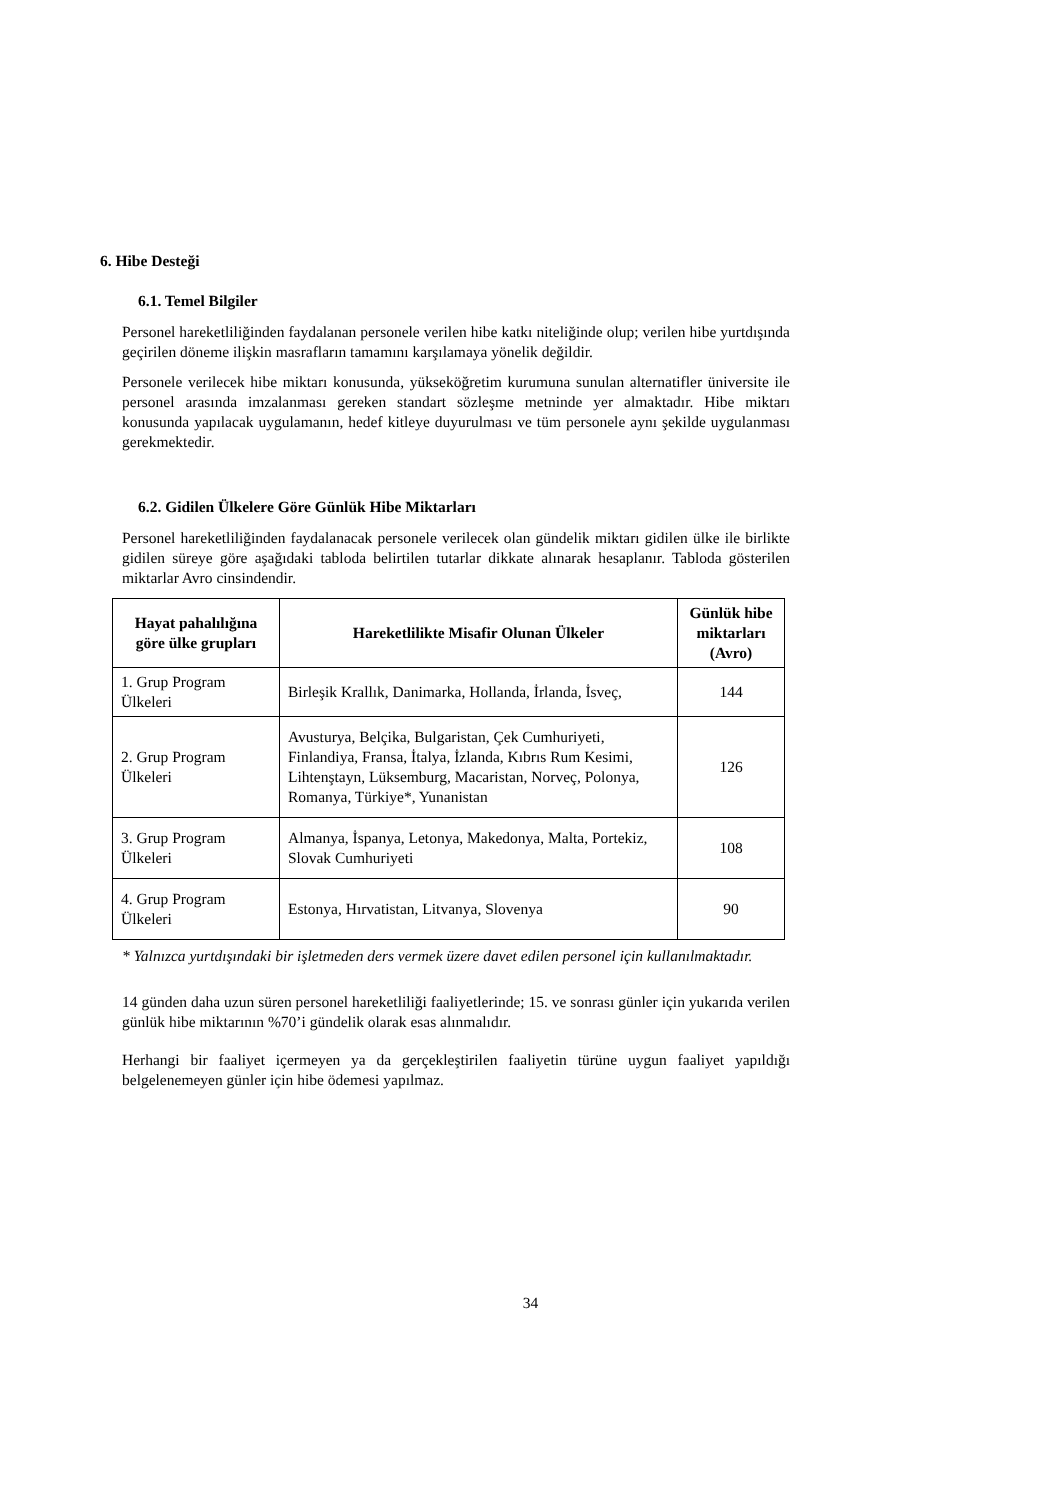6. Hibe Desteği
6.1. Temel Bilgiler
Personel hareketliliğinden faydalanan personele verilen hibe katkı niteliğinde olup; verilen hibe yurtdışında geçirilen döneme ilişkin masrafların tamamını karşılamaya yönelik değildir.
Personele verilecek hibe miktarı konusunda, yükseköğretim kurumuna sunulan alternatifler üniversite ile personel arasında imzalanması gereken standart sözleşme metninde yer almaktadır. Hibe miktarı konusunda yapılacak uygulamanın, hedef kitleye duyurulması ve tüm personele aynı şekilde uygulanması gerekmektedir.
6.2. Gidilen Ülkelere Göre Günlük Hibe Miktarları
Personel hareketliliğinden faydalanacak personele verilecek olan gündelik miktarı gidilen ülke ile birlikte gidilen süreye göre aşağıdaki tabloda belirtilen tutarlar dikkate alınarak hesaplanır. Tabloda gösterilen miktarlar Avro cinsindendir.
| Hayat pahalılığına göre ülke grupları | Hareketlilikte Misafir Olunan Ülkeler | Günlük hibe miktarları (Avro) |
| --- | --- | --- |
| 1. Grup Program Ülkeleri | Birleşik Krallık, Danimarka, Hollanda, İrlanda, İsveç, | 144 |
| 2. Grup Program Ülkeleri | Avusturya, Belçika, Bulgaristan, Çek Cumhuriyeti, Finlandiya, Fransa, İtalya, İzlanda, Kıbrıs Rum Kesimi, Lihtenştayn, Lüksemburg, Macaristan, Norveç, Polonya, Romanya, Türkiye*, Yunanistan | 126 |
| 3. Grup Program Ülkeleri | Almanya, İspanya, Letonya, Makedonya, Malta, Portekiz, Slovak Cumhuriyeti | 108 |
| 4. Grup Program Ülkeleri | Estonya, Hırvatistan, Litvanya, Slovenya | 90 |
* Yalnızca yurtdışındaki bir işletmeden ders vermek üzere davet edilen personel için kullanılmaktadır.
14 günden daha uzun süren personel hareketliliği faaliyetlerinde; 15. ve sonrası günler için yukarıda verilen günlük hibe miktarının %70’i gündelik olarak esas alınmalıdır.
Herhangi bir faaliyet içermeyen ya da gerçekleştirilen faaliyetin türüne uygun faaliyet yapıldığı belgelenemeyen günler için hibe ödemesi yapılmaz.
34